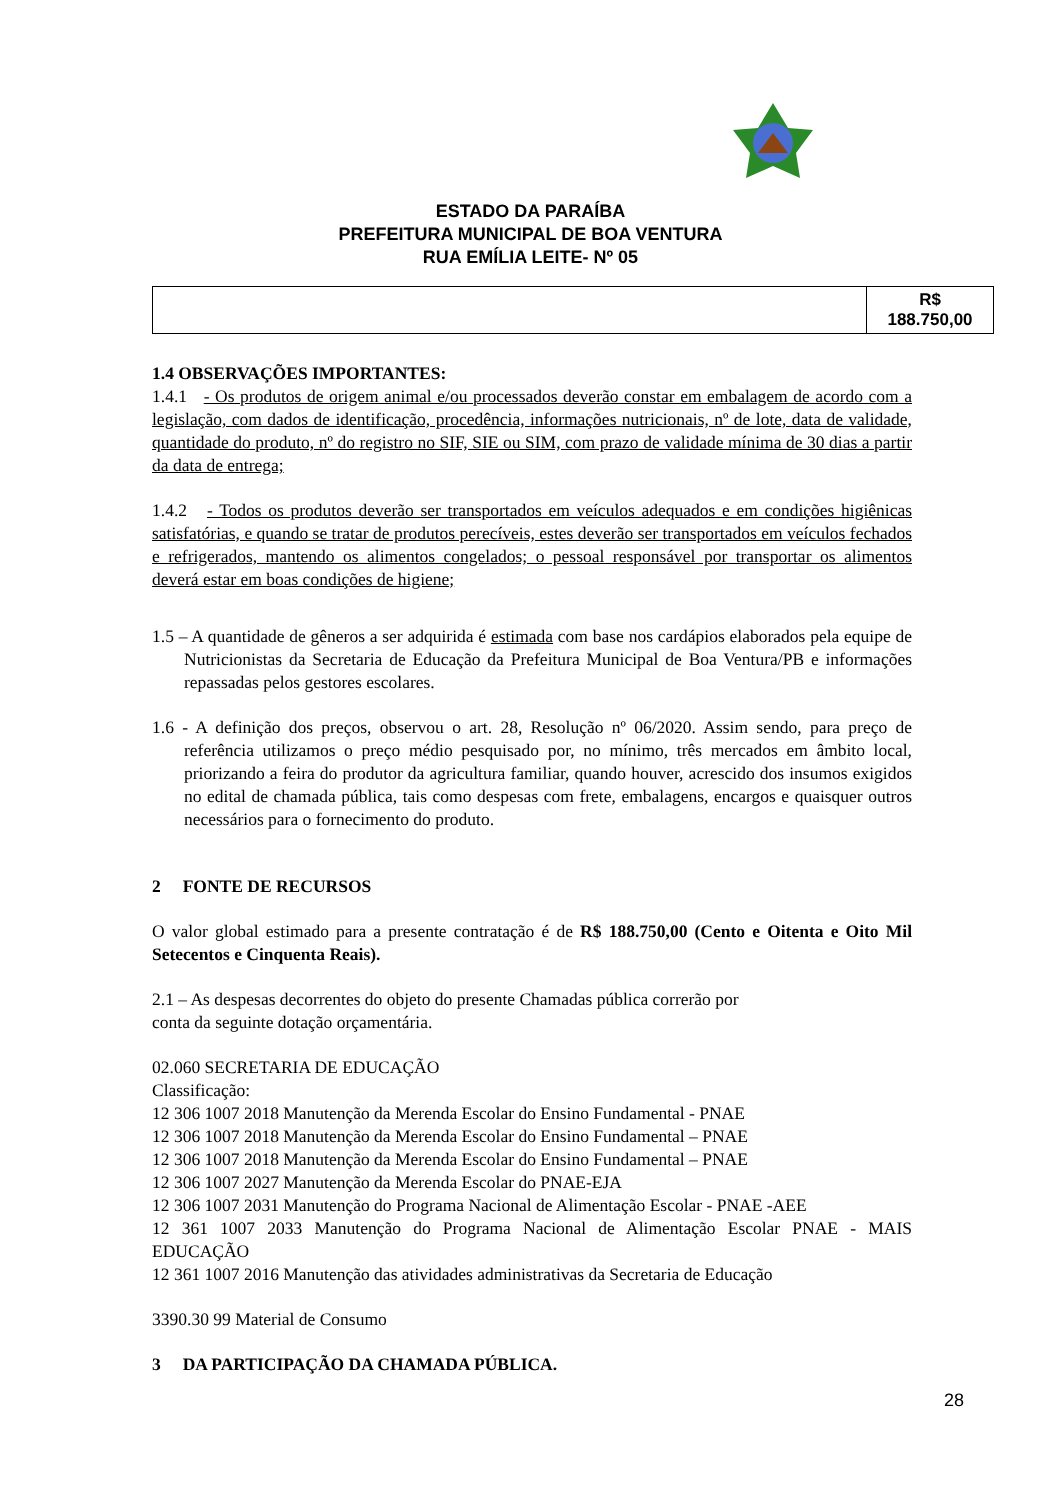ESTADO DA PARAÍBA
PREFEITURA MUNICIPAL DE BOA VENTURA
RUA EMÍLIA LEITE- Nº 05
| | R$ 188.750,00 |
1.4 OBSERVAÇÕES IMPORTANTES:
1.4.1 - Os produtos de origem animal e/ou processados deverão constar em embalagem de acordo com a legislação, com dados de identificação, procedência, informações nutricionais, nº de lote, data de validade, quantidade do produto, nº do registro no SIF, SIE ou SIM, com prazo de validade mínima de 30 dias a partir da data de entrega;
1.4.2 - Todos os produtos deverão ser transportados em veículos adequados e em condições higiênicas satisfatórias, e quando se tratar de produtos perecíveis, estes deverão ser transportados em veículos fechados e refrigerados, mantendo os alimentos congelados; o pessoal responsável por transportar os alimentos deverá estar em boas condições de higiene;
1.5 – A quantidade de gêneros a ser adquirida é estimada com base nos cardápios elaborados pela equipe de Nutricionistas da Secretaria de Educação da Prefeitura Municipal de Boa Ventura/PB e informações repassadas pelos gestores escolares.
1.6 - A definição dos preços, observou o art. 28, Resolução nº 06/2020. Assim sendo, para preço de referência utilizamos o preço médio pesquisado por, no mínimo, três mercados em âmbito local, priorizando a feira do produtor da agricultura familiar, quando houver, acrescido dos insumos exigidos no edital de chamada pública, tais como despesas com frete, embalagens, encargos e quaisquer outros necessários para o fornecimento do produto.
2 FONTE DE RECURSOS
O valor global estimado para a presente contratação é de R$ 188.750,00 (Cento e Oitenta e Oito Mil Setecentos e Cinquenta Reais).
2.1 – As despesas decorrentes do objeto do presente Chamadas pública correrão por
conta da seguinte dotação orçamentária.
02.060 SECRETARIA DE EDUCAÇÃO
Classificação:
12 306 1007 2018 Manutenção da Merenda Escolar do Ensino Fundamental - PNAE
12 306 1007 2018 Manutenção da Merenda Escolar do Ensino Fundamental – PNAE
12 306 1007 2018 Manutenção da Merenda Escolar do Ensino Fundamental – PNAE
12 306 1007 2027 Manutenção da Merenda Escolar do PNAE-EJA
12 306 1007 2031 Manutenção do Programa Nacional de Alimentação Escolar - PNAE -AEE
12 361 1007 2033 Manutenção do Programa Nacional de Alimentação Escolar PNAE - MAIS EDUCAÇÃO
12 361 1007 2016 Manutenção das atividades administrativas da Secretaria de Educação
3390.30 99 Material de Consumo
3 DA PARTICIPAÇÃO DA CHAMADA PÚBLICA.
28